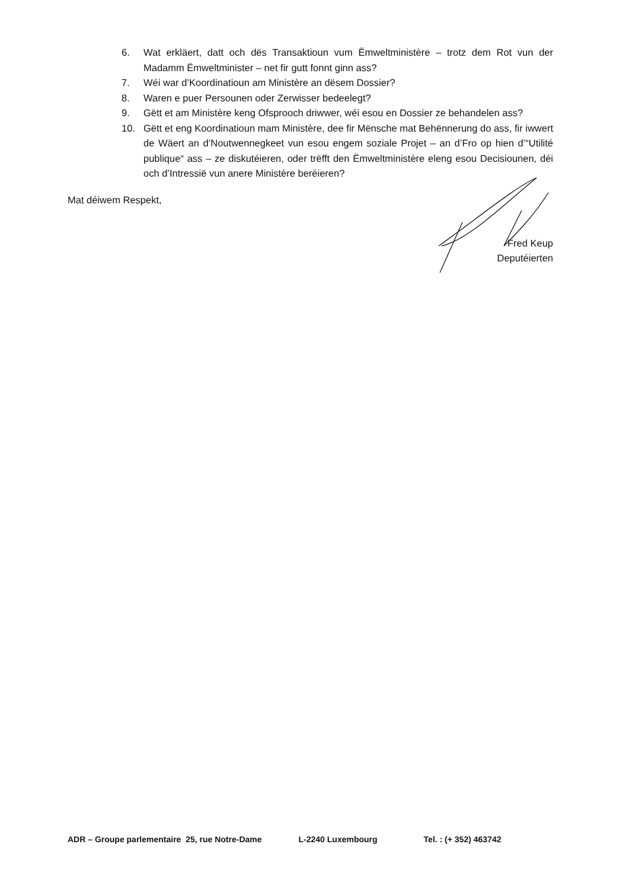6. Wat erkläert, datt och dës Transaktioun vum Ëmweltministère – trotz dem Rot vun der Madamm Ëmweltminister – net fir gutt fonnt ginn ass?
7. Wéi war d’Koordinatioun am Ministère an dësem Dossier?
8. Waren e puer Persounen oder Zerwisser bedeelegt?
9. Gëtt et am Ministère keng Ofsprooch driwwer, wéi esou en Dossier ze behandelen ass?
10. Gëtt et eng Koordinatioun mam Ministère, dee fir Mënsche mat Behënnerung do ass, fir iwwert de Wäert an d’Noutwennegkeet vun esou engem soziale Projet – an d’Fro op hien d’“Utilité publique“ ass – ze diskutéieren, oder trëfft den Ëmweltministère eleng esou Decisiounen, déi och d’Intressië vun anere Ministère beréieren?
Mat déiwem Respekt,
Fred Keup
Deputéierten
ADR – Groupe parlementaire 25, rue Notre-Dame L-2240 Luxembourg Tel. : (+ 352) 463742